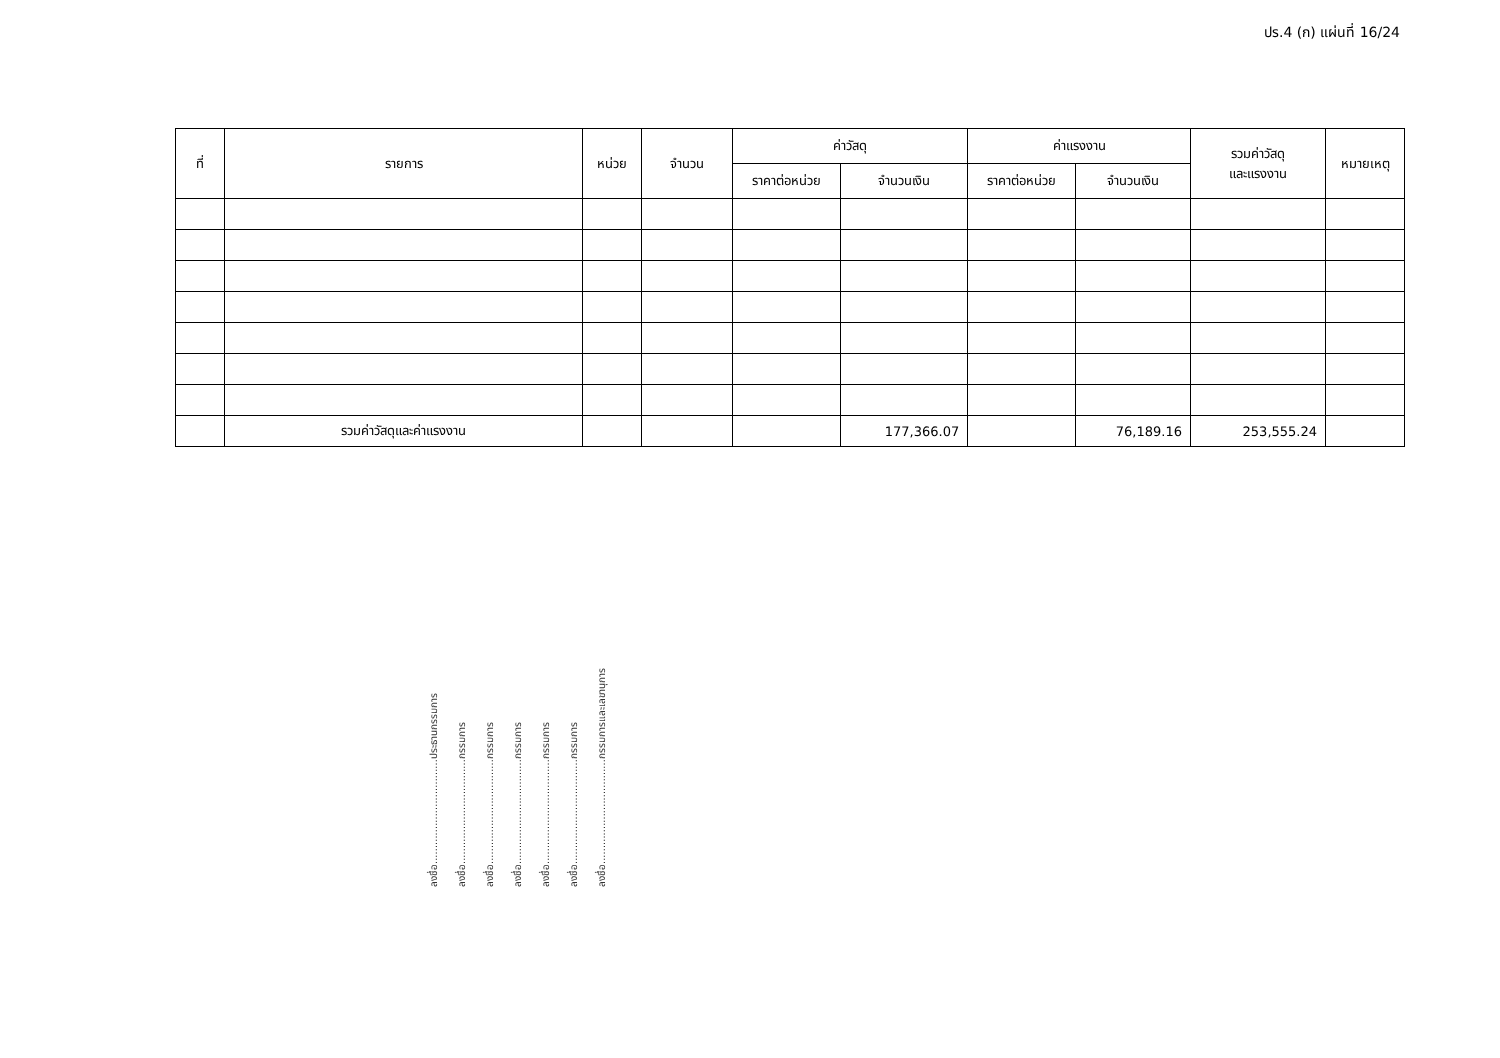ปร.4 (ก) แผ่นที่ 16/24
| ที่ | รายการ | หน่วย | จำนวน | ค่าวัสดุ | | ค่าแรงงาน | | รวมค่าวัสดุ และแรงงาน | หมายเหตุ |
| --- | --- | --- | --- | --- | --- | --- | --- | --- | --- |
| | | | | ราคาต่อหน่วย | จำนวนเงิน | ราคาต่อหน่วย | จำนวนเงิน | | |
| | รวมค่าวัสดุและค่าแรงงาน | | | | 177,366.07 | | 76,189.16 | 253,555.24 | |
ลงชื่อ.................................ประธานกรรมการ
ลงชื่อ.................................กรรมการ
ลงชื่อ.................................กรรมการ
ลงชื่อ.................................กรรมการ
ลงชื่อ.................................กรรมการ
ลงชื่อ.................................กรรมการ
ลงชื่อ.................................กรรมการและเลขานุการ